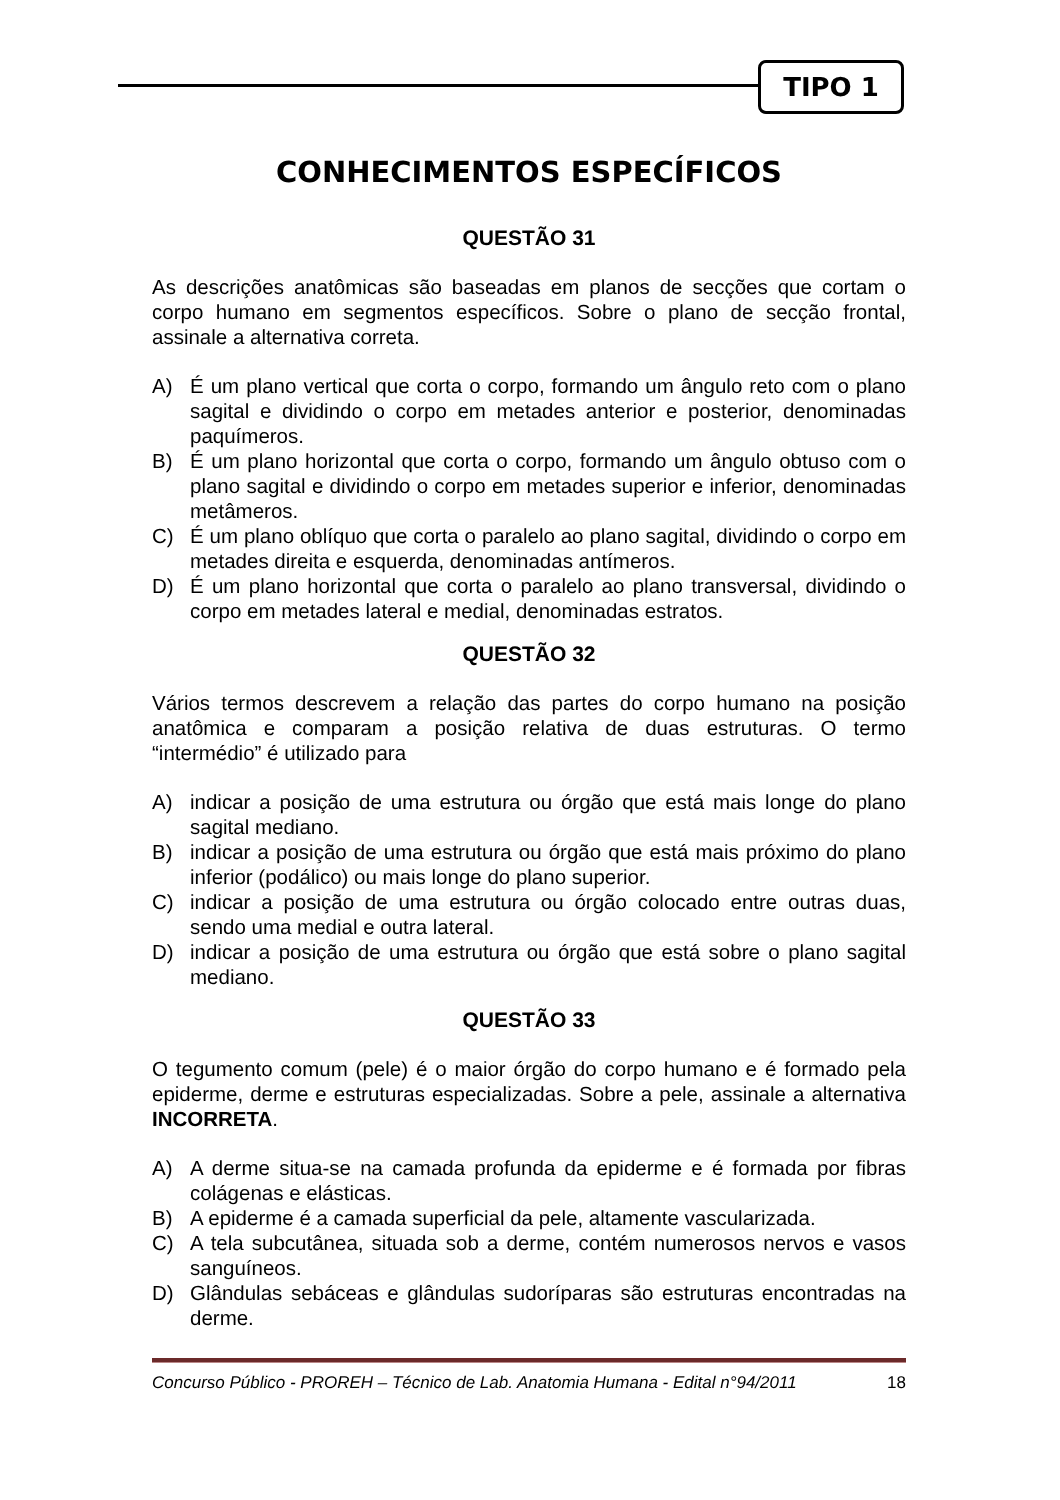TIPO 1
CONHECIMENTOS ESPECÍFICOS
QUESTÃO 31
As descrições anatômicas são baseadas em planos de secções que cortam o corpo humano em segmentos específicos. Sobre o plano de secção frontal, assinale a alternativa correta.
A) É um plano vertical que corta o corpo, formando um ângulo reto com o plano sagital e dividindo o corpo em metades anterior e posterior, denominadas paquímeros.
B) É um plano horizontal que corta o corpo, formando um ângulo obtuso com o plano sagital e dividindo o corpo em metades superior e inferior, denominadas metâmeros.
C) É um plano oblíquo que corta o paralelo ao plano sagital, dividindo o corpo em metades direita e esquerda, denominadas antímeros.
D) É um plano horizontal que corta o paralelo ao plano transversal, dividindo o corpo em metades lateral e medial, denominadas estratos.
QUESTÃO 32
Vários termos descrevem a relação das partes do corpo humano na posição anatômica e comparam a posição relativa de duas estruturas. O termo “intermédio” é utilizado para
A) indicar a posição de uma estrutura ou órgão que está mais longe do plano sagital mediano.
B) indicar a posição de uma estrutura ou órgão que está mais próximo do plano inferior (podálico) ou mais longe do plano superior.
C) indicar a posição de uma estrutura ou órgão colocado entre outras duas, sendo uma medial e outra lateral.
D) indicar a posição de uma estrutura ou órgão que está sobre o plano sagital mediano.
QUESTÃO 33
O tegumento comum (pele) é o maior órgão do corpo humano e é formado pela epiderme, derme e estruturas especializadas. Sobre a pele, assinale a alternativa INCORRETA.
A) A derme situa-se na camada profunda da epiderme e é formada por fibras colágenas e elásticas.
B) A epiderme é a camada superficial da pele, altamente vascularizada.
C) A tela subcutânea, situada sob a derme, contém numerosos nervos e vasos sanguíneos.
D) Glândulas sebáceas e glândulas sudoríparas são estruturas encontradas na derme.
Concurso Público - PROREH – Técnico de Lab. Anatomia Humana - Edital n°94/2011 18